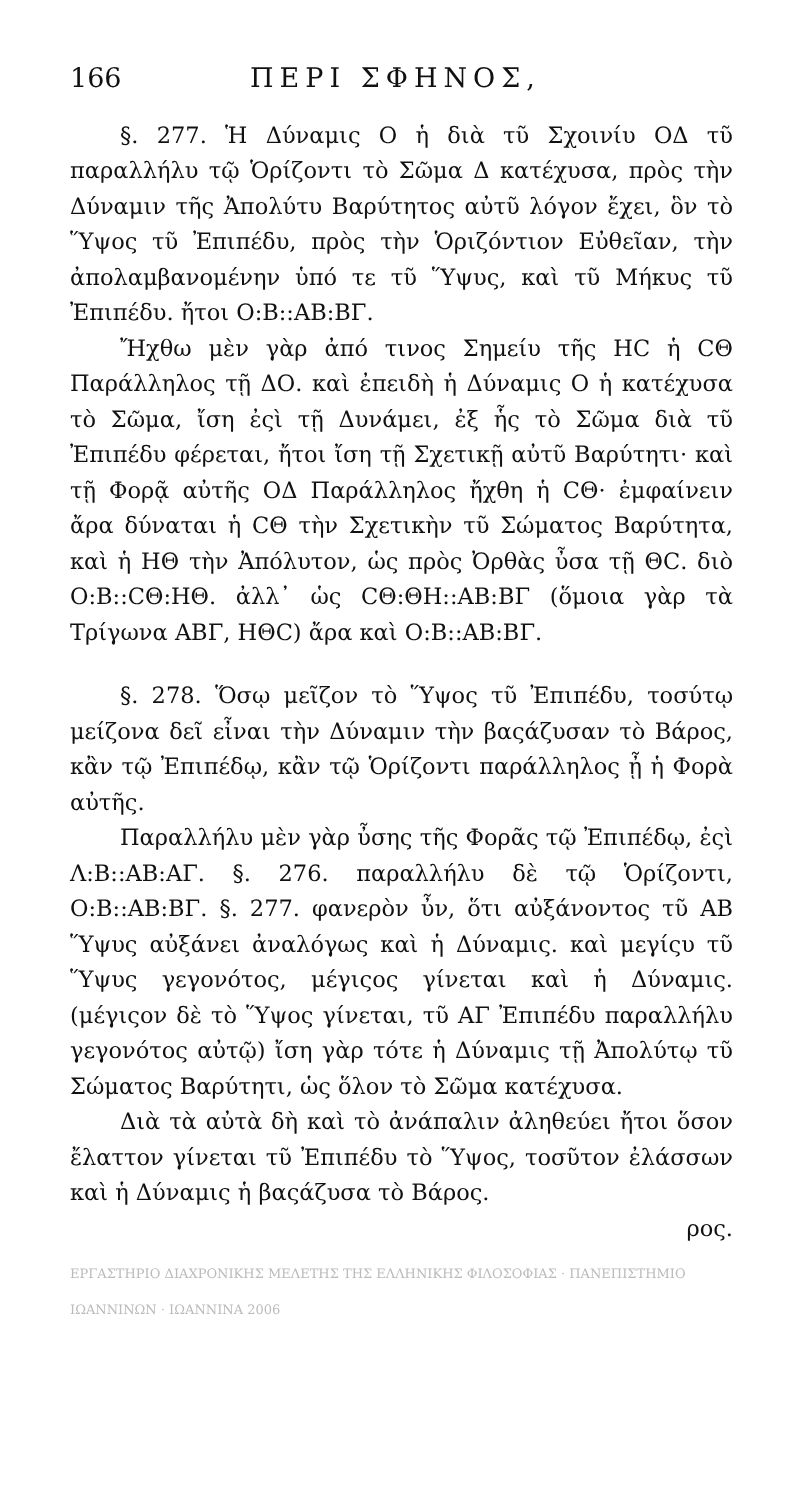166 ΠΕΡΙ ΣΦΗΝΟΣ,
§. 277. Ἡ Δύναμις Ο ἡ διὰ τῦ Σχοινίυ ΟΔ τῦ παραλλήλυ τῷ Ὁρίζοντι τὸ Σῶμα Δ κατέχυσα, πρὸς τὴν Δύναμιν τῆς Ἀπολύτυ Βαρύτητος αὐτῦ λόγον ἔχει, ὃν τὸ Ὕψος τῦ Ἐπιπέδυ, πρὸς τὴν Ὁριζόντιον Εὐθεῖαν, τὴν ἀπολαμβανομένην ὑπό τε τῦ Ὕψυς, καὶ τῦ Μήκυς τῦ Ἐπιπέδυ. ἤτοι Ο:Β::ΑΒ:ΒΓ.
Ἤχθω μὲν γὰρ ἀπό τινος Σημείυ τῆς ΗϹ ἡ ϹΘ Παράλληλος τῇ ΔΟ. καὶ ἐπειδὴ ἡ Δύναμις Ο ἡ κατέχυσα τὸ Σῶμα, ἴση ἐςὶ τῇ Δυνάμει, ἐξ ἧς τὸ Σῶμα διὰ τῦ Ἐπιπέδυ φέρεται, ἤτοι ἴση τῇ Σχετικῇ αὐτῦ Βαρύτητι· καὶ τῇ Φορᾷ αὐτῆς ΟΔ Παράλληλος ἤχθη ἡ ϹΘ· ἐμφαίνειν ἄρα δύναται ἡ ϹΘ τὴν Σχετικὴν τῦ Σώματος Βαρύτητα, καὶ ἡ ΗΘ τὴν Ἀπόλυτον, ὡς πρὸς Ὀρθὰς ὖσα τῇ ΘϹ. διὸ Ο:Β::ϹΘ:ΗΘ. ἀλλ᾽ ὡς ϹΘ:ΘΗ::ΑΒ:ΒΓ (ὅμοια γὰρ τὰ Τρίγωνα ΑΒΓ, ΗΘϹ) ἄρα καὶ Ο:Β::ΑΒ:ΒΓ.
§. 278. Ὅσῳ μεῖζον τὸ Ὕψος τῦ Ἐπιπέδυ, τοσύτῳ μείζονα δεῖ εἶναι τὴν Δύναμιν τὴν βαςάζυσαν τὸ Βάρος, κἂν τῷ Ἐπιπέδῳ, κἂν τῷ Ὁρίζοντι παράλληλος ᾖ ἡ Φορὰ αὐτῆς.
Παραλλήλυ μὲν γὰρ ὖσης τῆς Φορᾶς τῷ Ἐπιπέδῳ, ἐςὶ Λ:Β::ΑΒ:ΑΓ. §. 276. παραλλήλυ δὲ τῷ Ὁρίζοντι, Ο:Β::ΑΒ:ΒΓ. §. 277. φανερὸν ὖν, ὅτι αὐξάνοντος τῦ ΑΒ Ὕψυς αὐξάνει ἀναλόγως καὶ ἡ Δύναμις. καὶ μεγίςυ τῦ Ὕψυς γεγονότος, μέγιςος γίνεται καὶ ἡ Δύναμις. (μέγιςον δὲ τὸ Ὕψος γίνεται, τῦ ΑΓ Ἐπιπέδυ παραλλήλυ γεγονότος αὐτῷ) ἴση γὰρ τότε ἡ Δύναμις τῇ Ἀπολύτῳ τῦ Σώματος Βαρύτητι, ὡς ὅλον τὸ Σῶμα κατέχυσα.
Διὰ τὰ αὐτὰ δὴ καὶ τὸ ἀνάπαλιν ἀληθεύει ἤτοι ὅσον ἔλαττον γίνεται τῦ Ἐπιπέδυ τὸ Ὕψος, τοσῦτον ἐλάσσων καὶ ἡ Δύναμις ἡ βαςάζυσα τὸ Βάρος.
ρος.
ΕΡΓΑΣΤΗΡΙΟ ΔΙΑΧΡΟΝΙΚΗΣ ΜΕΛΕΤΗΣ ΤΗΣ ΕΛΛΗΝΙΚΗΣ ΦΙΛΟΣΟΦΙΑΣ · ΠΑΝΕΠΙΣΤΗΜΙΟ ΙΩΑΝΝΙΝΩΝ · ΙΩΑΝΝΙΝΑ 2006